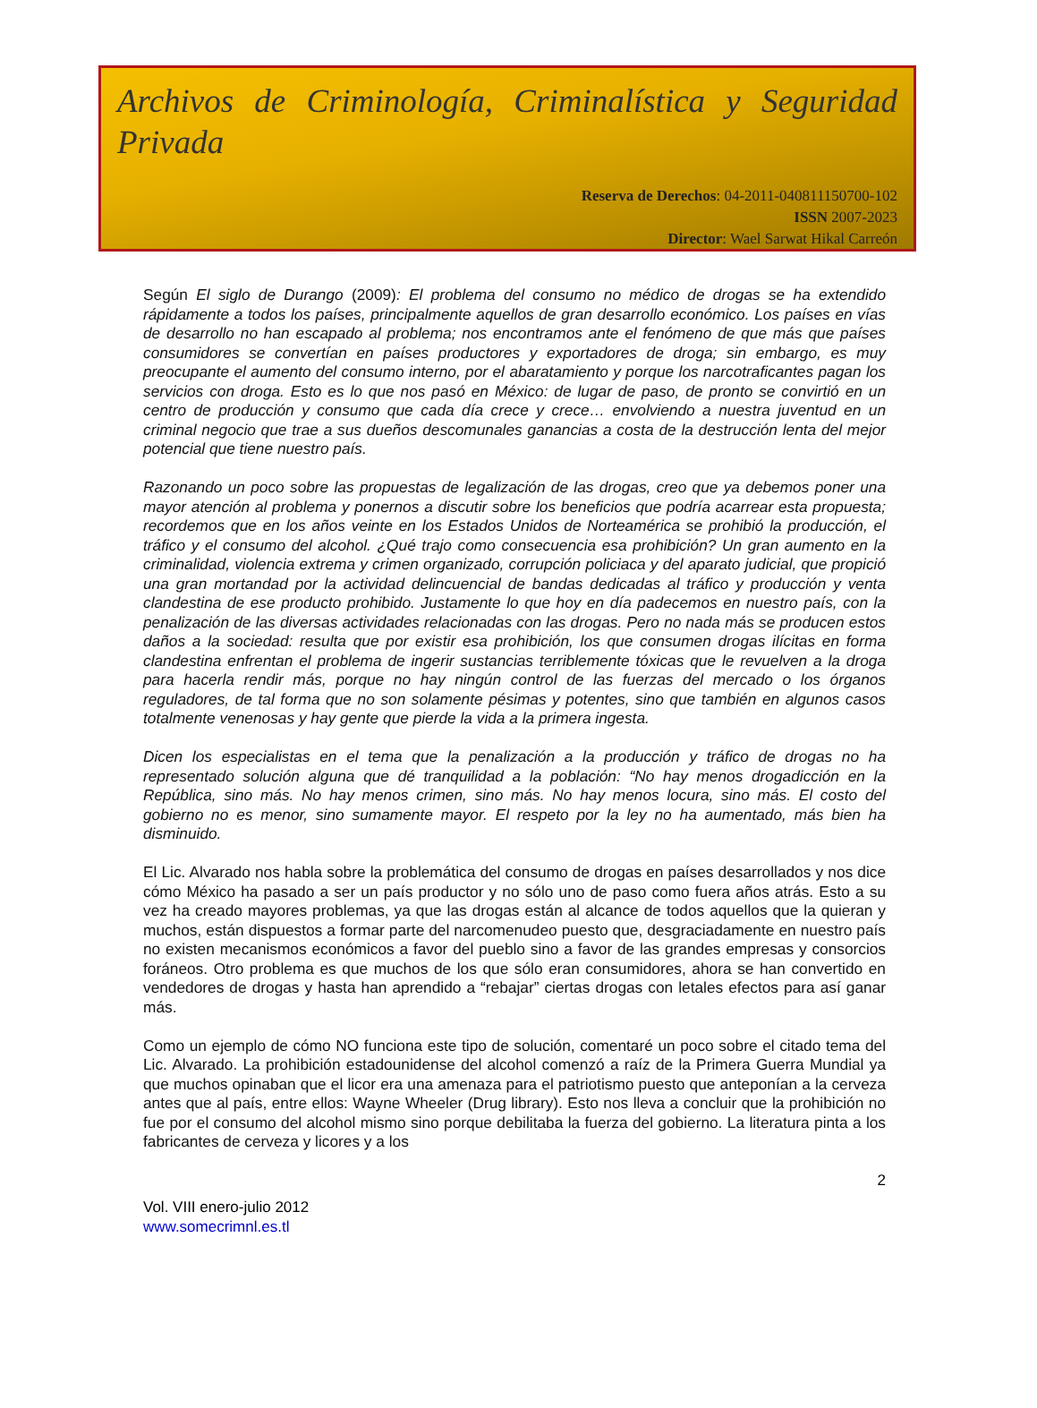Archivos de Criminología, Criminalística y Seguridad Privada
Reserva de Derechos: 04-2011-040811150700-102
ISSN 2007-2023
Director: Wael Sarwat Hikal Carreón
Según El siglo de Durango (2009): El problema del consumo no médico de drogas se ha extendido rápidamente a todos los países, principalmente aquellos de gran desarrollo económico. Los países en vías de desarrollo no han escapado al problema; nos encontramos ante el fenómeno de que más que países consumidores se convertían en países productores y exportadores de droga; sin embargo, es muy preocupante el aumento del consumo interno, por el abaratamiento y porque los narcotraficantes pagan los servicios con droga. Esto es lo que nos pasó en México: de lugar de paso, de pronto se convirtió en un centro de producción y consumo que cada día crece y crece… envolviendo a nuestra juventud en un criminal negocio que trae a sus dueños descomunales ganancias a costa de la destrucción lenta del mejor potencial que tiene nuestro país.
Razonando un poco sobre las propuestas de legalización de las drogas, creo que ya debemos poner una mayor atención al problema y ponernos a discutir sobre los beneficios que podría acarrear esta propuesta; recordemos que en los años veinte en los Estados Unidos de Norteamérica se prohibió la producción, el tráfico y el consumo del alcohol. ¿Qué trajo como consecuencia esa prohibición? Un gran aumento en la criminalidad, violencia extrema y crimen organizado, corrupción policiaca y del aparato judicial, que propició una gran mortandad por la actividad delincuencial de bandas dedicadas al tráfico y producción y venta clandestina de ese producto prohibido. Justamente lo que hoy en día padecemos en nuestro país, con la penalización de las diversas actividades relacionadas con las drogas. Pero no nada más se producen estos daños a la sociedad: resulta que por existir esa prohibición, los que consumen drogas ilícitas en forma clandestina enfrentan el problema de ingerir sustancias terriblemente tóxicas que le revuelven a la droga para hacerla rendir más, porque no hay ningún control de las fuerzas del mercado o los órganos reguladores, de tal forma que no son solamente pésimas y potentes, sino que también en algunos casos totalmente venenosas y hay gente que pierde la vida a la primera ingesta.
Dicen los especialistas en el tema que la penalización a la producción y tráfico de drogas no ha representado solución alguna que dé tranquilidad a la población: “No hay menos drogadicción en la República, sino más. No hay menos crimen, sino más. No hay menos locura, sino más. El costo del gobierno no es menor, sino sumamente mayor. El respeto por la ley no ha aumentado, más bien ha disminuido.
El Lic. Alvarado nos habla sobre la problemática del consumo de drogas en países desarrollados y nos dice cómo México ha pasado a ser un país productor y no sólo uno de paso como fuera años atrás. Esto a su vez ha creado mayores problemas, ya que las drogas están al alcance de todos aquellos que la quieran y muchos, están dispuestos a formar parte del narcomenudeo puesto que, desgraciadamente en nuestro país no existen mecanismos económicos a favor del pueblo sino a favor de las grandes empresas y consorcios foráneos. Otro problema es que muchos de los que sólo eran consumidores, ahora se han convertido en vendedores de drogas y hasta han aprendido a “rebajar” ciertas drogas con letales efectos para así ganar más.
Como un ejemplo de cómo NO funciona este tipo de solución, comentaré un poco sobre el citado tema del Lic. Alvarado. La prohibición estadounidense del alcohol comenzó a raíz de la Primera Guerra Mundial ya que muchos opinaban que el licor era una amenaza para el patriotismo puesto que anteponían a la cerveza antes que al país, entre ellos: Wayne Wheeler (Drug library). Esto nos lleva a concluir que la prohibición no fue por el consumo del alcohol mismo sino porque debilitaba la fuerza del gobierno. La literatura pinta a los fabricantes de cerveza y licores y a los
2
Vol. VIII enero-julio 2012
www.somecrimnl.es.tl